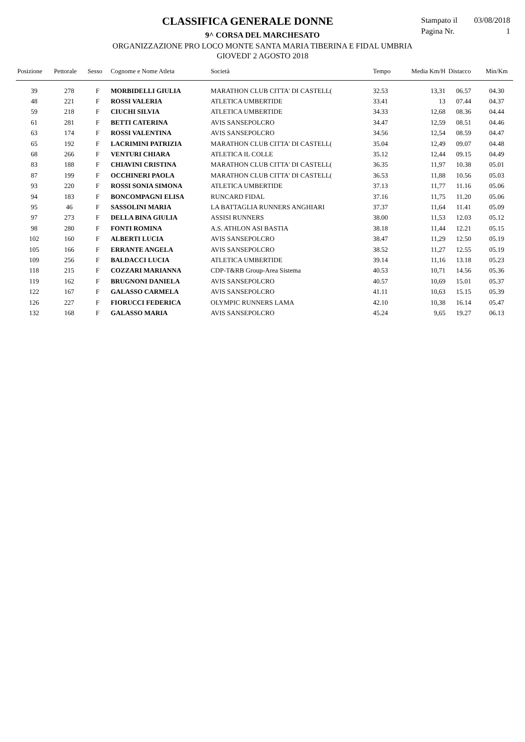CLASSIFICA GENERALE DONNE
9^ CORSA DEL MARCHESATO
ORGANIZZAZIONE PRO LOCO MONTE SANTA MARIA TIBERINA E FIDAL UMBRIA
GIOVEDI' 2 AGOSTO 2018
Stampato il 03/08/2018
Pagina Nr. 1
| Posizione | Pettorale | Sesso | Cognome e Nome Atleta | Società | Tempo | Media Km/H | Distacco | Min/Km |
| --- | --- | --- | --- | --- | --- | --- | --- | --- |
| 39 | 278 | F | MORBIDELLI GIULIA | MARATHON CLUB CITTA' DI CASTELL( | 32.53 | 13,31 | 06.57 | 04.30 |
| 48 | 221 | F | ROSSI VALERIA | ATLETICA UMBERTIDE | 33.41 | 13 | 07.44 | 04.37 |
| 59 | 218 | F | CIUCHI SILVIA | ATLETICA UMBERTIDE | 34.33 | 12,68 | 08.36 | 04.44 |
| 61 | 281 | F | BETTI CATERINA | AVIS SANSEPOLCRO | 34.47 | 12,59 | 08.51 | 04.46 |
| 63 | 174 | F | ROSSI VALENTINA | AVIS SANSEPOLCRO | 34.56 | 12,54 | 08.59 | 04.47 |
| 65 | 192 | F | LACRIMINI PATRIZIA | MARATHON CLUB CITTA' DI CASTELL( | 35.04 | 12,49 | 09.07 | 04.48 |
| 68 | 266 | F | VENTURI CHIARA | ATLETICA IL COLLE | 35.12 | 12,44 | 09.15 | 04.49 |
| 83 | 188 | F | CHIAVINI CRISTINA | MARATHON CLUB CITTA' DI CASTELL( | 36.35 | 11,97 | 10.38 | 05.01 |
| 87 | 199 | F | OCCHINERI PAOLA | MARATHON CLUB CITTA' DI CASTELL( | 36.53 | 11,88 | 10.56 | 05.03 |
| 93 | 220 | F | ROSSI SONIA SIMONA | ATLETICA UMBERTIDE | 37.13 | 11,77 | 11.16 | 05.06 |
| 94 | 183 | F | BONCOMPAGNI ELISA | RUNCARD FIDAL | 37.16 | 11,75 | 11.20 | 05.06 |
| 95 | 46 | F | SASSOLINI MARIA | LA BATTAGLIA RUNNERS ANGHIARI | 37.37 | 11,64 | 11.41 | 05.09 |
| 97 | 273 | F | DELLA BINA GIULIA | ASSISI RUNNERS | 38.00 | 11,53 | 12.03 | 05.12 |
| 98 | 280 | F | FONTI ROMINA | A.S. ATHLON ASI BASTIA | 38.18 | 11,44 | 12.21 | 05.15 |
| 102 | 160 | F | ALBERTI LUCIA | AVIS SANSEPOLCRO | 38.47 | 11,29 | 12.50 | 05.19 |
| 105 | 166 | F | ERRANTE ANGELA | AVIS SANSEPOLCRO | 38.52 | 11,27 | 12.55 | 05.19 |
| 109 | 256 | F | BALDACCI LUCIA | ATLETICA UMBERTIDE | 39.14 | 11,16 | 13.18 | 05.23 |
| 118 | 215 | F | COZZARI MARIANNA | CDP-T&RB Group-Area Sistema | 40.53 | 10,71 | 14.56 | 05.36 |
| 119 | 162 | F | BRUGNONI DANIELA | AVIS SANSEPOLCRO | 40.57 | 10,69 | 15.01 | 05.37 |
| 122 | 167 | F | GALASSO CARMELA | AVIS SANSEPOLCRO | 41.11 | 10,63 | 15.15 | 05.39 |
| 126 | 227 | F | FIORUCCI FEDERICA | OLYMPIC RUNNERS LAMA | 42.10 | 10,38 | 16.14 | 05.47 |
| 132 | 168 | F | GALASSO MARIA | AVIS SANSEPOLCRO | 45.24 | 9,65 | 19.27 | 06.13 |